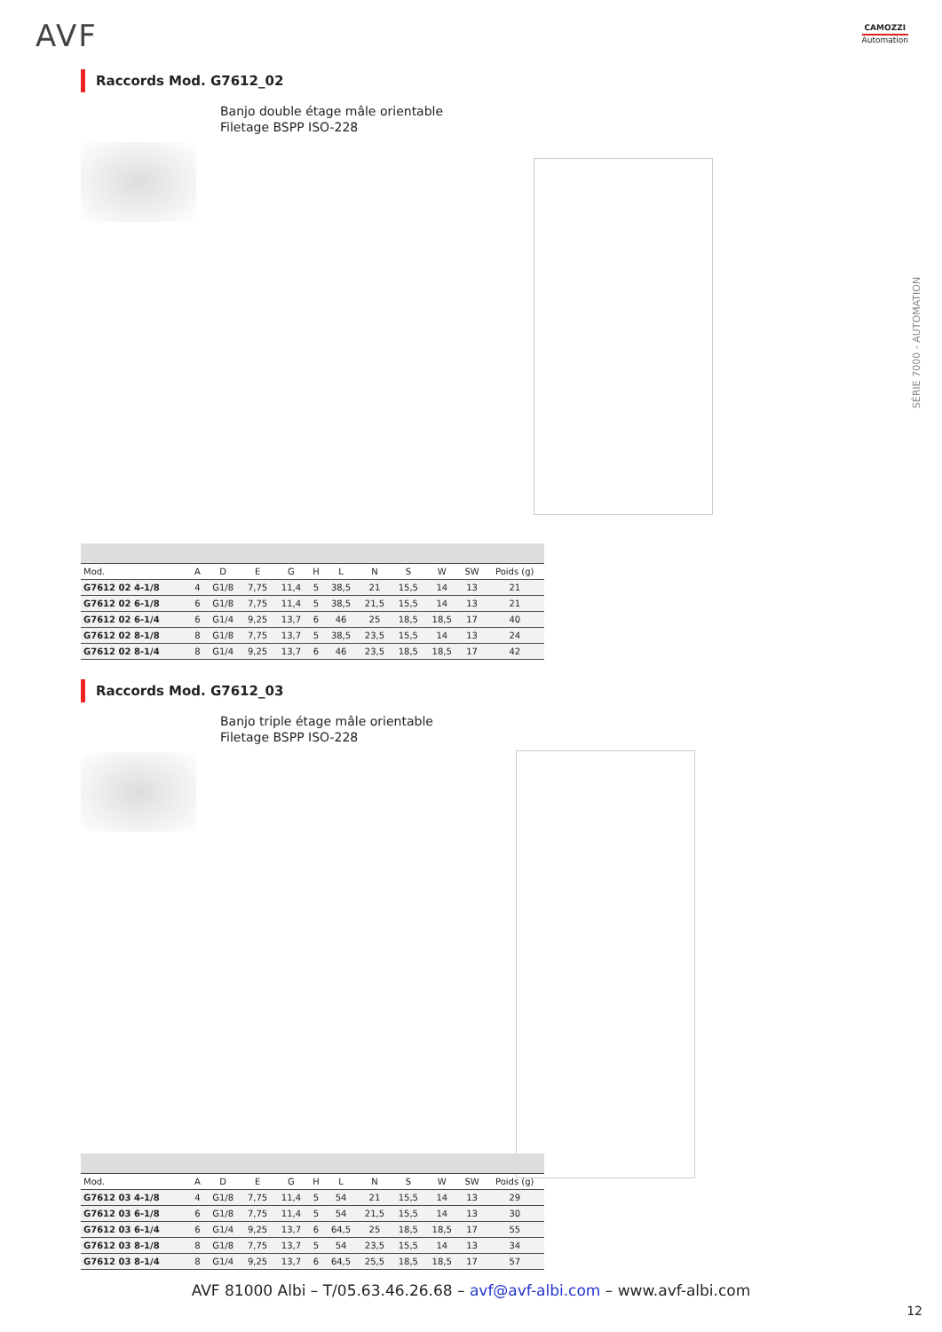AVF CAMOZZI
Automation
SÉRIE 7000 - AUTOMATION
Raccords Mod. G7612_02
Banjo double étage mâle orientable
Filetage BSPP ISO-228
| Mod. | A | D | E | G | H | L | N | S | W | SW | Poids (g) |
| --- | --- | --- | --- | --- | --- | --- | --- | --- | --- | --- | --- |
| G7612 02 4-1/8 | 4 | G1/8 | 7,75 | 11,4 | 5 | 38,5 | 21 | 15,5 | 14 | 13 | 21 |
| G7612 02 6-1/8 | 6 | G1/8 | 7,75 | 11,4 | 5 | 38,5 | 21,5 | 15,5 | 14 | 13 | 21 |
| G7612 02 6-1/4 | 6 | G1/4 | 9,25 | 13,7 | 6 | 46 | 25 | 18,5 | 18,5 | 17 | 40 |
| G7612 02 8-1/8 | 8 | G1/8 | 7,75 | 13,7 | 5 | 38,5 | 23,5 | 15,5 | 14 | 13 | 24 |
| G7612 02 8-1/4 | 8 | G1/4 | 9,25 | 13,7 | 6 | 46 | 23,5 | 18,5 | 18,5 | 17 | 42 |
Raccords Mod. G7612_03
Banjo triple étage mâle orientable
Filetage BSPP ISO-228
| Mod. | A | D | E | G | H | L | N | S | W | SW | Poids (g) |
| --- | --- | --- | --- | --- | --- | --- | --- | --- | --- | --- | --- |
| G7612 03 4-1/8 | 4 | G1/8 | 7,75 | 11,4 | 5 | 54 | 21 | 15,5 | 14 | 13 | 29 |
| G7612 03 6-1/8 | 6 | G1/8 | 7,75 | 11,4 | 5 | 54 | 21,5 | 15,5 | 14 | 13 | 30 |
| G7612 03 6-1/4 | 6 | G1/4 | 9,25 | 13,7 | 6 | 64,5 | 25 | 18,5 | 18,5 | 17 | 55 |
| G7612 03 8-1/8 | 8 | G1/8 | 7,75 | 13,7 | 5 | 54 | 23,5 | 15,5 | 14 | 13 | 34 |
| G7612 03 8-1/4 | 8 | G1/4 | 9,25 | 13,7 | 6 | 64,5 | 25,5 | 18,5 | 18,5 | 17 | 57 |
AVF 81000 Albi – T/05.63.46.26.68 – avf@avf-albi.com – www.avf-albi.com
12